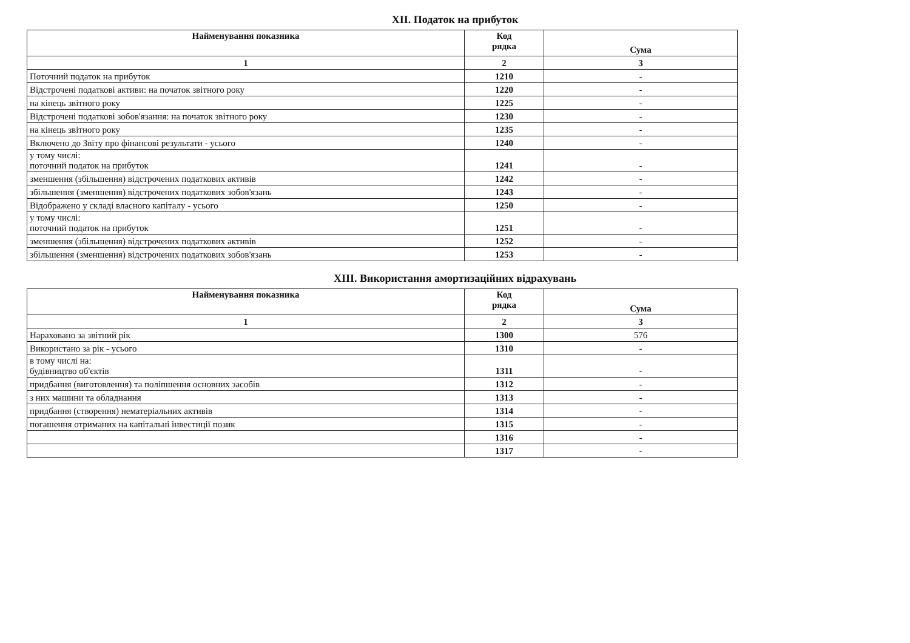XII. Податок на прибуток
| Найменування показника | Код рядка | Сума |
| --- | --- | --- |
| 1 | 2 | 3 |
| Поточний податок на прибуток | 1210 | - |
| Відстрочені податкові активи: на початок звітного року | 1220 | - |
| на кінець звітного року | 1225 | - |
| Відстрочені податкові зобов'язання: на початок звітного року | 1230 | - |
| на кінець звітного року | 1235 | - |
| Включено до Звіту про фінансові результати - усього | 1240 | - |
| у тому числі: поточний податок на прибуток | 1241 | - |
| зменшення (збільшення) відстрочених податкових активів | 1242 | - |
| збільшення (зменшення) відстрочених податкових зобов'язань | 1243 | - |
| Відображено у складі власного капіталу - усього | 1250 | - |
| у тому числі: поточний податок на прибуток | 1251 | - |
| зменшення (збільшення) відстрочених податкових активів | 1252 | - |
| збільшення (зменшення) відстрочених податкових зобов'язань | 1253 | - |
XIII. Використання амортизаційних відрахувань
| Найменування показника | Код рядка | Сума |
| --- | --- | --- |
| 1 | 2 | 3 |
| Нараховано за звітний рік | 1300 | 576 |
| Використано за рік - усього | 1310 | - |
| в тому числі на: будівництво об'єктів | 1311 | - |
| придбання (виготовлення) та поліпшення основних засобів | 1312 | - |
| з них машини та обладнання | 1313 | - |
| придбання (створення) нематеріальних активів | 1314 | - |
| погашення отриманих на капітальні інвестиції позик | 1315 | - |
| | 1316 | - |
| | 1317 | - |